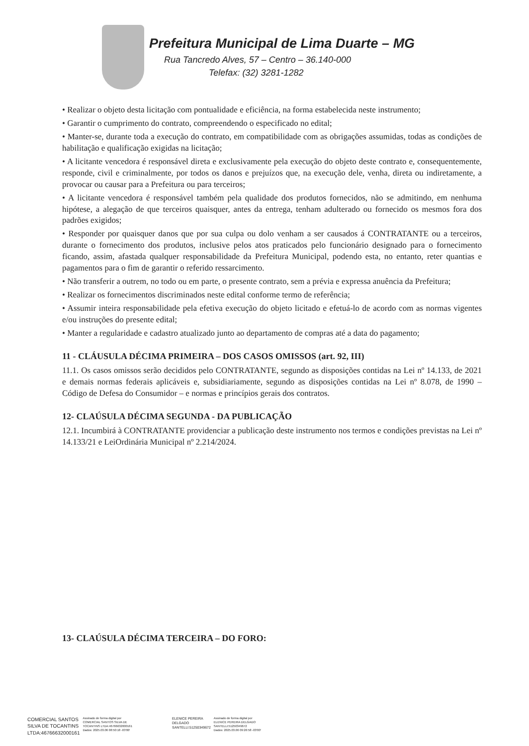Prefeitura Municipal de Lima Duarte – MG
Rua Tancredo Alves, 57 – Centro – 36.140-000
Telefax: (32) 3281-1282
• Realizar o objeto desta licitação com pontualidade e eficiência, na forma estabelecida neste instrumento;
• Garantir o cumprimento do contrato, compreendendo o especificado no edital;
• Manter-se, durante toda a execução do contrato, em compatibilidade com as obrigações assumidas, todas as condições de habilitação e qualificação exigidas na licitação;
• A licitante vencedora é responsável direta e exclusivamente pela execução do objeto deste contrato e, consequentemente, responde, civil e criminalmente, por todos os danos e prejuízos que, na execução dele, venha, direta ou indiretamente, a provocar ou causar para a Prefeitura ou para terceiros;
• A licitante vencedora é responsável também pela qualidade dos produtos fornecidos, não se admitindo, em nenhuma hipótese, a alegação de que terceiros quaisquer, antes da entrega, tenham adulterado ou fornecido os mesmos fora dos padrões exigidos;
• Responder por quaisquer danos que por sua culpa ou dolo venham a ser causados á CONTRATANTE ou a terceiros, durante o fornecimento dos produtos, inclusive pelos atos praticados pelo funcionário designado para o fornecimento ficando, assim, afastada qualquer responsabilidade da Prefeitura Municipal, podendo esta, no entanto, reter quantias e pagamentos para o fim de garantir o referido ressarcimento.
• Não transferir a outrem, no todo ou em parte, o presente contrato, sem a prévia e expressa anuência da Prefeitura;
• Realizar os fornecimentos discriminados neste edital conforme termo de referência;
• Assumir inteira responsabilidade pela efetiva execução do objeto licitado e efetuá-lo de acordo com as normas vigentes e/ou instruções do presente edital;
• Manter a regularidade e cadastro atualizado junto ao departamento de compras até a data do pagamento;
11 - CLÁUSULA DÉCIMA PRIMEIRA – DOS CASOS OMISSOS (art. 92, III)
11.1. Os casos omissos serão decididos pelo CONTRATANTE, segundo as disposições contidas na Lei nº 14.133, de 2021 e demais normas federais aplicáveis e, subsidiariamente, segundo as disposições contidas na Lei nº 8.078, de 1990 – Código de Defesa do Consumidor – e normas e princípios gerais dos contratos.
12- CLAÚSULA DÉCIMA SEGUNDA - DA PUBLICAÇÃO
12.1. Incumbirá à CONTRATANTE providenciar a publicação deste instrumento nos termos e condições previstas na Lei nº 14.133/21 e LeiOrdinária Municipal nº 2.214/2024.
13- CLAÚSULA DÉCIMA TERCEIRA – DO FORO:
COMERCIAL SANTOS
SILVA DE TOCANTINS
LTDA:46766632000161 Assinado de forma digital por
COMERCIAL SANTOS SILVA DE
TOCANTINS LTDA:46766632000161
Dados: 2025.03.06 08:50:18 -03'00'
ELENICE PEREIRA
DELGADO
SANTELLI:51250349672 Assinado de forma digital por
ELENICE PEREIRA DELGADO
SANTELLI:51250349672
Dados: 2025.03.06 09:26:58 -03'00'